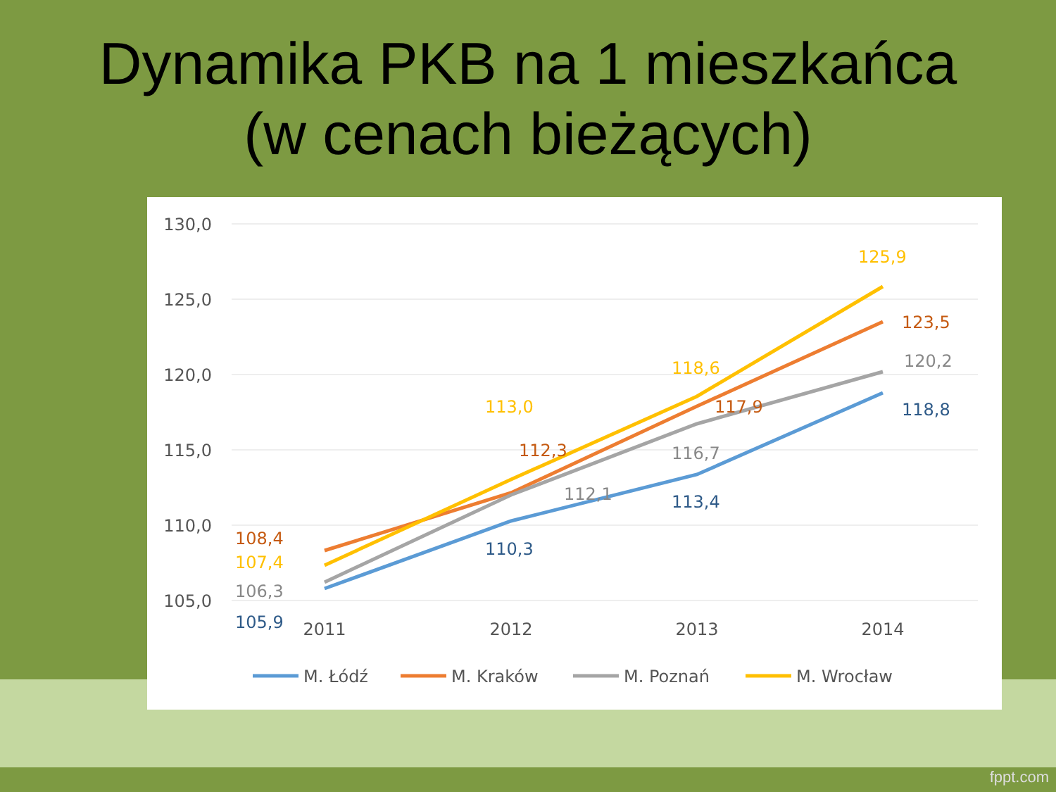Dynamika PKB na 1 mieszkańca
(w cenach bieżących)
130,0
125,0
120,0
115,0
110,0
105,0
2011
2012
2013
2014
108,4
107,4
106,3
105,9
110,3
113,0
112,3
112,1
113,4
116,7
117,9
118,6
125,9
123,5
120,2
118,8
M. Łódź
M. Kraków
M. Poznań
M. Wrocław
fppt.com